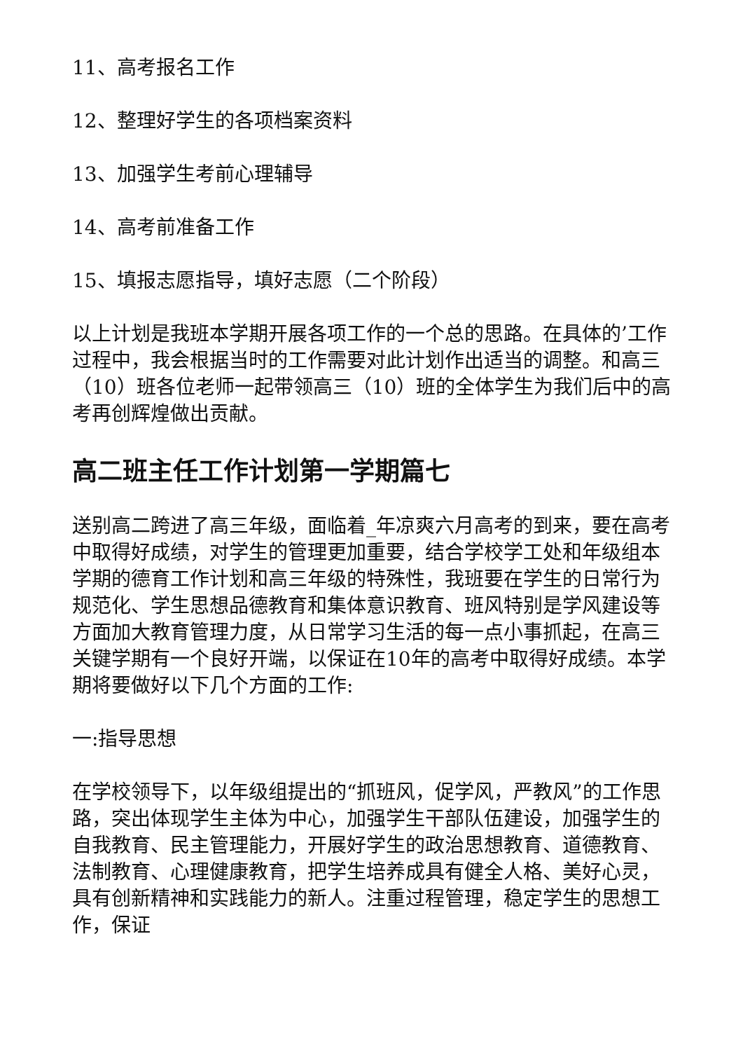11、高考报名工作
12、整理好学生的各项档案资料
13、加强学生考前心理辅导
14、高考前准备工作
15、填报志愿指导，填好志愿（二个阶段）
以上计划是我班本学期开展各项工作的一个总的思路。在具体的’工作过程中，我会根据当时的工作需要对此计划作出适当的调整。和高三（10）班各位老师一起带领高三（10）班的全体学生为我们后中的高考再创辉煌做出贡献。
高二班主任工作计划第一学期篇七
送别高二跨进了高三年级，面临着_年凉爽六月高考的到来，要在高考中取得好成绩，对学生的管理更加重要，结合学校学工处和年级组本学期的德育工作计划和高三年级的特殊性，我班要在学生的日常行为规范化、学生思想品德教育和集体意识教育、班风特别是学风建设等方面加大教育管理力度，从日常学习生活的每一点小事抓起，在高三关键学期有一个良好开端，以保证在10年的高考中取得好成绩。本学期将要做好以下几个方面的工作:
一:指导思想
在学校领导下，以年级组提出的“抓班风，促学风，严教风”的工作思路，突出体现学生主体为中心，加强学生干部队伍建设，加强学生的自我教育、民主管理能力，开展好学生的政治思想教育、道德教育、法制教育、心理健康教育，把学生培养成具有健全人格、美好心灵，具有创新精神和实践能力的新人。注重过程管理，稳定学生的思想工作，保证